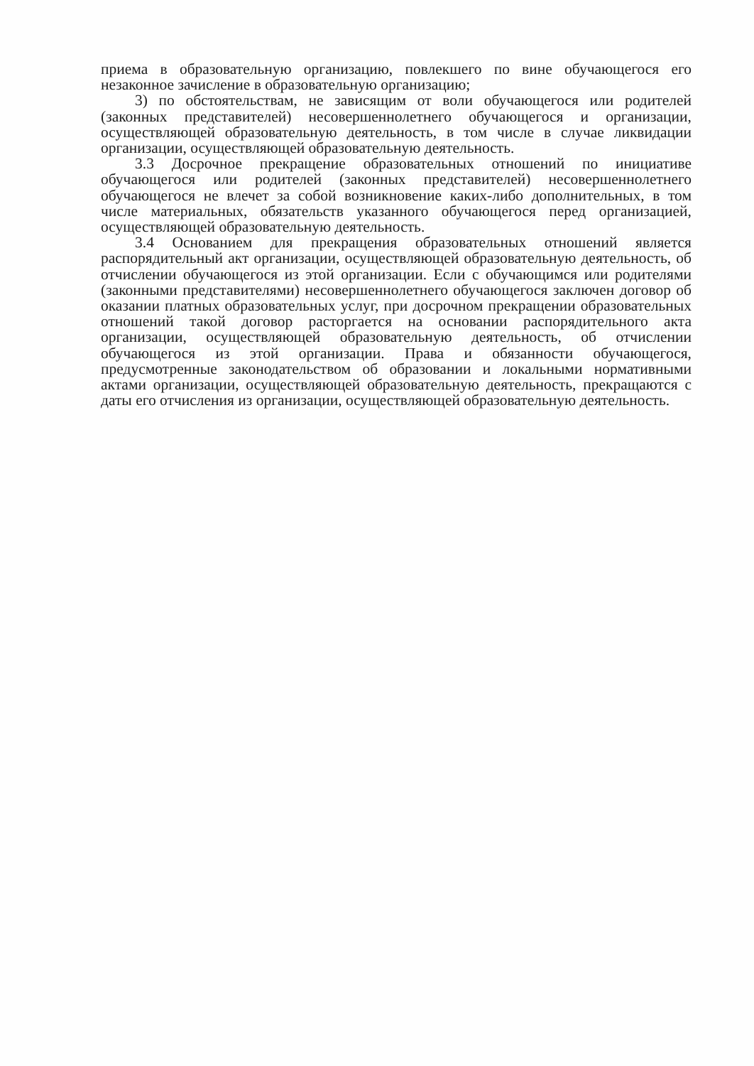приема в образовательную организацию, повлекшего по вине обучающегося его незаконное зачисление в образовательную организацию;
3) по обстоятельствам, не зависящим от воли обучающегося или родителей (законных представителей) несовершеннолетнего обучающегося и организации, осуществляющей образовательную деятельность, в том числе в случае ликвидации организации, осуществляющей образовательную деятельность.
3.3 Досрочное прекращение образовательных отношений по инициативе обучающегося или родителей (законных представителей) несовершеннолетнего обучающегося не влечет за собой возникновение каких-либо дополнительных, в том числе материальных, обязательств указанного обучающегося перед организацией, осуществляющей образовательную деятельность.
3.4 Основанием для прекращения образовательных отношений является распорядительный акт организации, осуществляющей образовательную деятельность, об отчислении обучающегося из этой организации. Если с обучающимся или родителями (законными представителями) несовершеннолетнего обучающегося заключен договор об оказании платных образовательных услуг, при досрочном прекращении образовательных отношений такой договор расторгается на основании распорядительного акта организации, осуществляющей образовательную деятельность, об отчислении обучающегося из этой организации. Права и обязанности обучающегося, предусмотренные законодательством об образовании и локальными нормативными актами организации, осуществляющей образовательную деятельность, прекращаются с даты его отчисления из организации, осуществляющей образовательную деятельность.